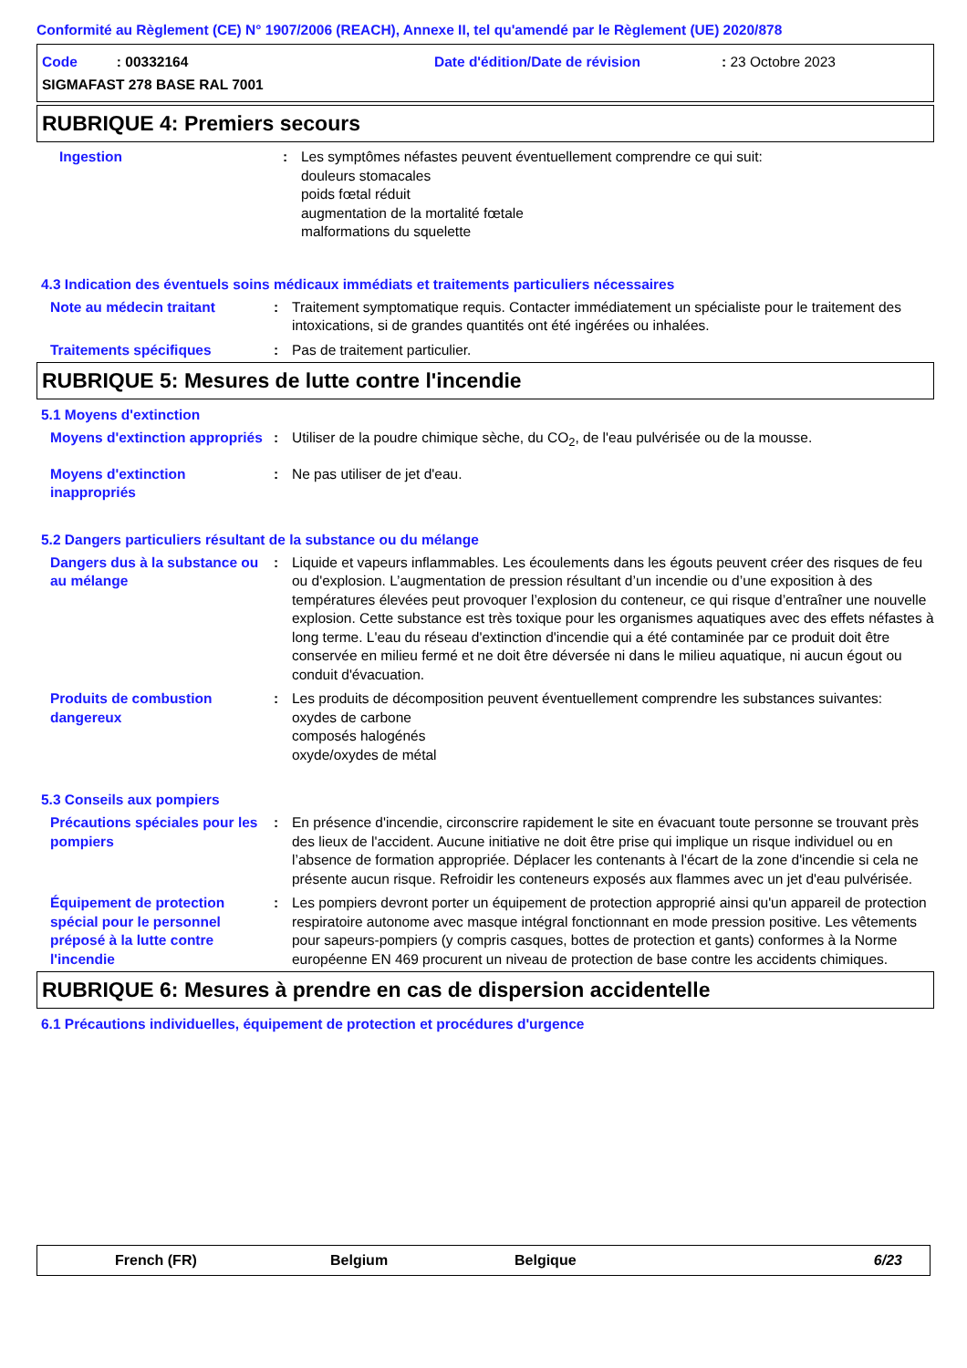Conformité au Règlement (CE) N° 1907/2006 (REACH), Annexe II, tel qu'amendé par le Règlement (UE) 2020/878
Code : 00332164 Date d'édition/Date de révision: 23 Octobre 2023
SIGMAFAST 278 BASE RAL 7001
RUBRIQUE 4: Premiers secours
Ingestion : Les symptômes néfastes peuvent éventuellement comprendre ce qui suit:
douleurs stomacales
poids fœtal réduit
augmentation de la mortalité fœtale
malformations du squelette
4.3 Indication des éventuels soins médicaux immédiats et traitements particuliers nécessaires
Note au médecin traitant : Traitement symptomatique requis. Contacter immédiatement un spécialiste pour le traitement des intoxications, si de grandes quantités ont été ingérées ou inhalées.
Traitements spécifiques : Pas de traitement particulier.
RUBRIQUE 5: Mesures de lutte contre l'incendie
5.1 Moyens d'extinction
Moyens d'extinction appropriés
: Utiliser de la poudre chimique sèche, du CO<sub>2</sub>, de l'eau pulvérisée ou de la mousse.
Moyens d'extinction inappropriés
: Ne pas utiliser de jet d'eau.
5.2 Dangers particuliers résultant de la substance ou du mélange
Dangers dus à la substance ou au mélange
: Liquide et vapeurs inflammables. Les écoulements dans les égouts peuvent créer des risques de feu ou d'explosion. L’augmentation de pression résultant d’un incendie ou d’une exposition à des températures élevées peut provoquer l’explosion du conteneur, ce qui risque d’entraîner une nouvelle explosion. Cette substance est très toxique pour les organismes aquatiques avec des effets néfastes à long terme. L'eau du réseau d'extinction d'incendie qui a été contaminée par ce produit doit être conservée en milieu fermé et ne doit être déversée ni dans le milieu aquatique, ni aucun égout ou conduit d'évacuation.
Produits de combustion dangereux
: Les produits de décomposition peuvent éventuellement comprendre les substances suivantes:
oxydes de carbone
composés halogénés
oxyde/oxydes de métal
5.3 Conseils aux pompiers
Précautions spéciales pour les pompiers
: En présence d'incendie, circonscrire rapidement le site en évacuant toute personne se trouvant près des lieux de l'accident. Aucune initiative ne doit être prise qui implique un risque individuel ou en l’absence de formation appropriée. Déplacer les contenants à l'écart de la zone d'incendie si cela ne présente aucun risque. Refroidir les conteneurs exposés aux flammes avec un jet d'eau pulvérisée.
Équipement de protection spécial pour le personnel préposé à la lutte contre l'incendie
: Les pompiers devront porter un équipement de protection approprié ainsi qu'un appareil de protection respiratoire autonome avec masque intégral fonctionnant en mode pression positive. Les vêtements pour sapeurs-pompiers (y compris casques, bottes de protection et gants) conformes à la Norme européenne EN 469 procurent un niveau de protection de base contre les accidents chimiques.
RUBRIQUE 6: Mesures à prendre en cas de dispersion accidentelle
6.1 Précautions individuelles, équipement de protection et procédures d'urgence
French (FR) Belgium Belgique 6/23